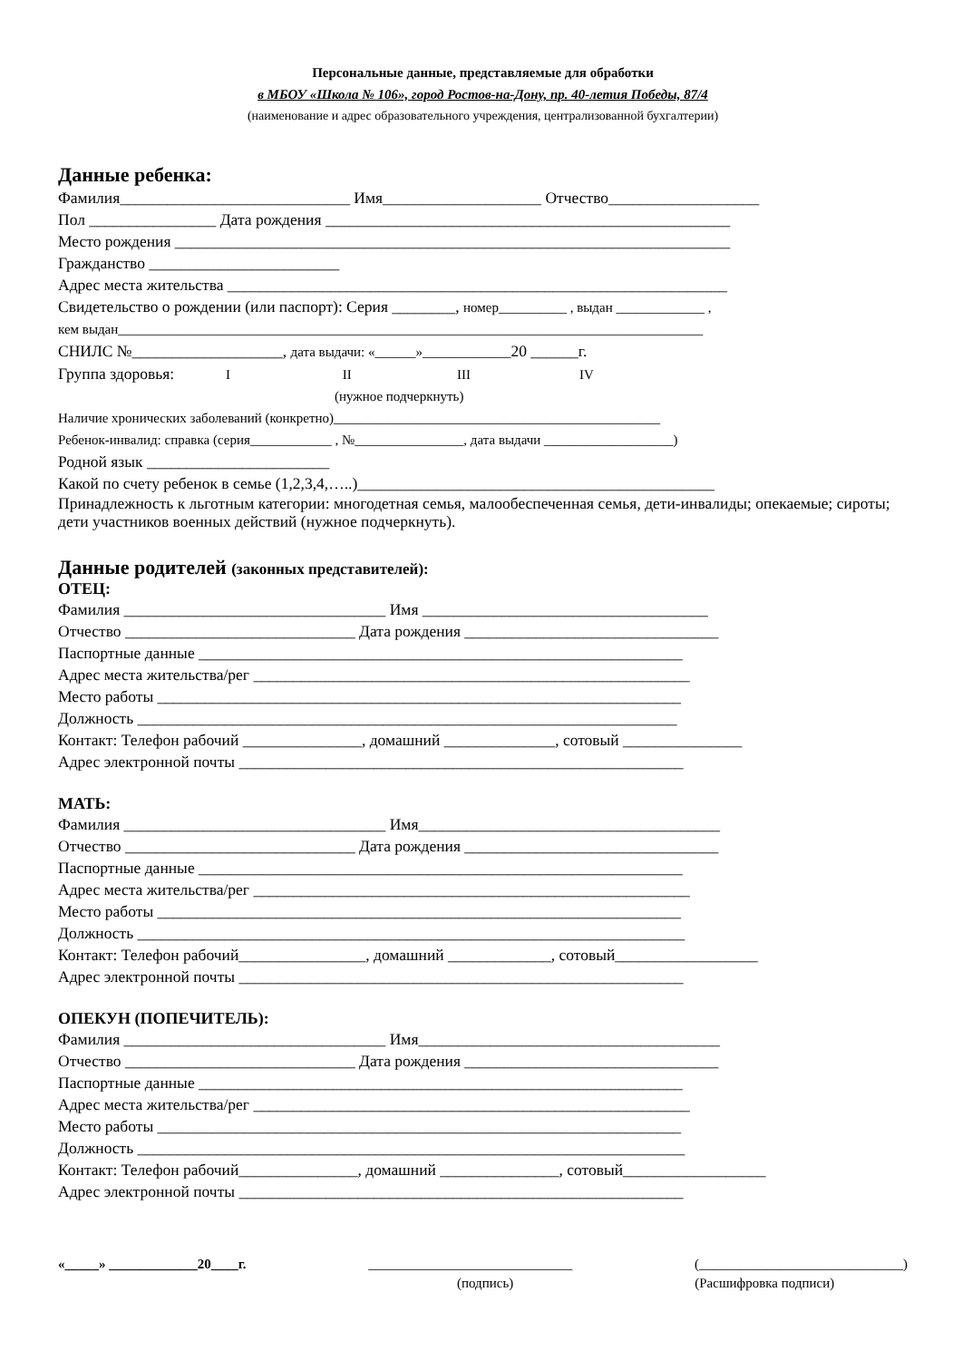Персональные данные, представляемые для обработки
в МБОУ «Школа № 106», город Ростов-на-Дону, пр. 40-летия Победы, 87/4
(наименование и адрес образовательного учреждения, централизованной бухгалтерии)
Данные ребенка:
Фамилия_____________________________ Имя____________________ Отчество___________________
Пол ________________ Дата рождения ___________________________________________________
Место рождения ______________________________________________________________________
Гражданство ________________________
Адрес места жительства _______________________________________________________________
Свидетельство о рождении (или паспорт): Серия ________, номер__________ , выдан _____________ ,
кем выдан______________________________________________________________________________________
СНИЛС №___________________, дата выдачи: «______»_____________20 ______г.
Группа здоровья: I II III IV
(нужное подчеркнуть)
Наличие хронических заболеваний (конкретно)________________________________________________
Ребенок-инвалид: справка (серия____________ , №________________, дата выдачи ___________________)
Родной язык _______________________
Какой по счету ребенок в семье (1,2,3,4,…..)_____________________________________________
Принадлежность к льготным категории: многодетная семья, малообеспеченная семья, дети-инвалиды; опекаемые; сироты; дети участников военных действий (нужное подчеркнуть).
Данные родителей (законных представителей):
ОТЕЦ:
Фамилия _________________________________ Имя ____________________________________
Отчество _____________________________ Дата рождения ________________________________
Паспортные данные _____________________________________________________________
Адрес места жительства/рег _______________________________________________________
Место работы __________________________________________________________________
Должность ____________________________________________________________________
Контакт: Телефон рабочий _______________, домашний ______________, сотовый _______________
Адрес электронной почты ________________________________________________________
МАТЬ:
Фамилия _________________________________ Имя______________________________________
Отчество _____________________________ Дата рождения ________________________________
Паспортные данные _____________________________________________________________
Адрес места жительства/рег _______________________________________________________
Место работы __________________________________________________________________
Должность _____________________________________________________________________
Контакт: Телефон рабочий________________, домашний _____________, сотовый__________________
Адрес электронной почты ________________________________________________________
ОПЕКУН (ПОПЕЧИТЕЛЬ):
Фамилия _________________________________ Имя______________________________________
Отчество _____________________________ Дата рождения ________________________________
Паспортные данные _____________________________________________________________
Адрес места жительства/рег _______________________________________________________
Место работы __________________________________________________________________
Должность _____________________________________________________________________
Контакт: Телефон рабочий_______________, домашний _______________, сотовый__________________
Адрес электронной почты ________________________________________________________
«_____» _____________20____г. ______________________________ (______________________________)
(подпись) (Расшифровка подписи)